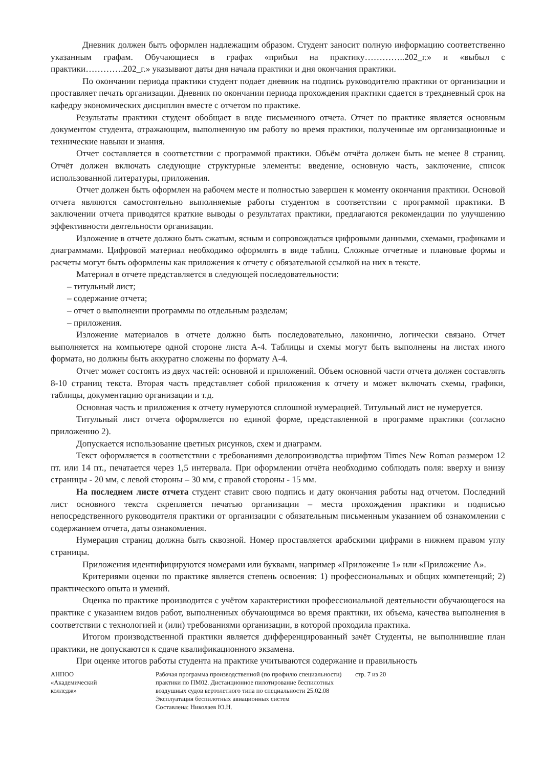Дневник должен быть оформлен надлежащим образом. Студент заносит полную информацию соответственно указанным графам. Обучающиеся в графах «прибыл на практику…………..202_г.» и «выбыл с практики………….202_г.» указывают даты дня начала практики и дня окончания практики.
По окончании периода практики студент подает дневник на подпись руководителю практики от организации и проставляет печать организации. Дневник по окончании периода прохождения практики сдается в трехдневный срок на кафедру экономических дисциплин вместе с отчетом по практике.
Результаты практики студент обобщает в виде письменного отчета. Отчет по практике является основным документом студента, отражающим, выполненную им работу во время практики, полученные им организационные и технические навыки и знания.
Отчет составляется в соответствии с программой практики. Объём отчёта должен быть не менее 8 страниц. Отчёт должен включать следующие структурные элементы: введение, основную часть, заключение, список использованной литературы, приложения.
Отчет должен быть оформлен на рабочем месте и полностью завершен к моменту окончания практики. Основой отчета являются самостоятельно выполняемые работы студентом в соответствии с программой практики. В заключении отчета приводятся краткие выводы о результатах практики, предлагаются рекомендации по улучшению эффективности деятельности организации.
Изложение в отчете должно быть сжатым, ясным и сопровождаться цифровыми данными, схемами, графиками и диаграммами. Цифровой материал необходимо оформлять в виде таблиц. Сложные отчетные и плановые формы и расчеты могут быть оформлены как приложения к отчету с обязательной ссылкой на них в тексте.
Материал в отчете представляется в следующей последовательности:
– титульный лист;
– содержание отчета;
– отчет о выполнении программы по отдельным разделам;
– приложения.
Изложение материалов в отчете должно быть последовательно, лаконично, логически связано. Отчет выполняется на компьютере одной стороне листа А-4. Таблицы и схемы могут быть выполнены на листах иного формата, но должны быть аккуратно сложены по формату А-4.
Отчет может состоять из двух частей: основной и приложений. Объем основной части отчета должен составлять 8-10 страниц текста. Вторая часть представляет собой приложения к отчету и может включать схемы, графики, таблицы, документацию организации и т.д.
Основная часть и приложения к отчету нумеруются сплошной нумерацией. Титульный лист не нумеруется.
Титульный лист отчета оформляется по единой форме, представленной в программе практики (согласно приложению 2).
Допускается использование цветных рисунков, схем и диаграмм.
Текст оформляется в соответствии с требованиями делопроизводства шрифтом Times New Roman размером 12 пт. или 14 пт., печатается через 1,5 интервала. При оформлении отчёта необходимо соблюдать поля: вверху и внизу страницы - 20 мм, с левой стороны – 30 мм, с правой стороны - 15 мм.
На последнем листе отчета студент ставит свою подпись и дату окончания работы над отчетом. Последний лист основного текста скрепляется печатью организации – места прохождения практики и подписью непосредственного руководителя практики от организации с обязательным письменным указанием об ознакомлении с содержанием отчета, даты ознакомления.
Нумерация страниц должна быть сквозной. Номер проставляется арабскими цифрами в нижнем правом углу страницы.
Приложения идентифицируются номерами или буквами, например «Приложение 1» или «Приложение А».
Критериями оценки по практике является степень освоения: 1) профессиональных и общих компетенций; 2) практического опыта и умений.
Оценка по практике производится с учётом характеристики профессиональной деятельности обучающегося на практике с указанием видов работ, выполненных обучающимся во время практики, их объема, качества выполнения в соответствии с технологией и (или) требованиями организации, в которой проходила практика.
Итогом производственной практики является дифференцированный зачёт Студенты, не выполнившие план практики, не допускаются к сдаче квалификационного экзамена.
При оценке итогов работы студента на практике учитываются содержание и правильность
АНПОО
«Академический
колледж»
Рабочая программа производственной (по профилю специальности) практики по ПМ02. Дистанционное пилотирование беспилотных воздушных судов вертолетного типа по специальности 25.02.08 Эксплуатация беспилотных авиационных систем
Составлена: Николаев Ю.Н.
стр. 7 из 20